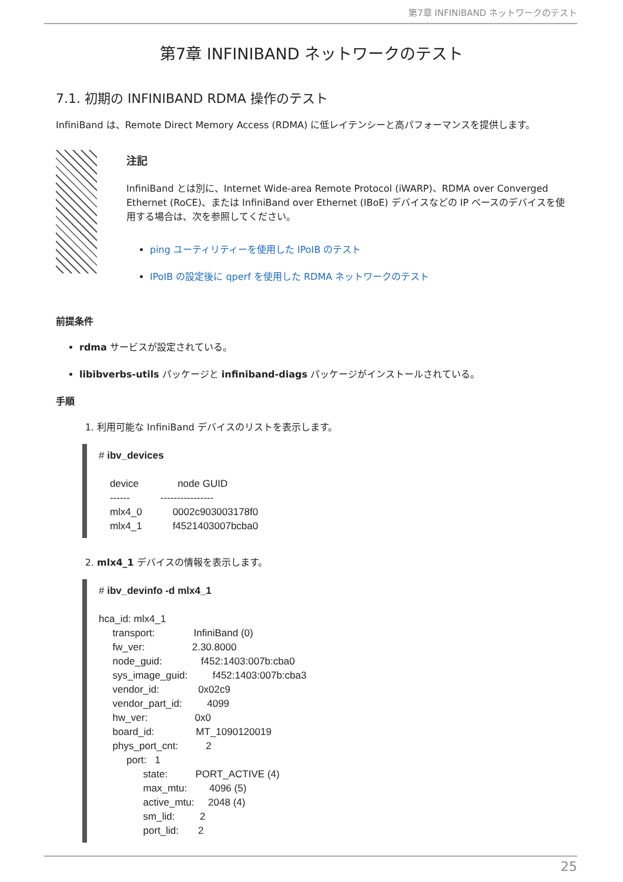第7章 INFINIBAND ネットワークのテスト
第7章 INFINIBAND ネットワークのテスト
7.1. 初期の INFINIBAND RDMA 操作のテスト
InfiniBand は、Remote Direct Memory Access (RDMA) に低レイテンシーと高パフォーマンスを提供します。
注記
InfiniBand とは別に、Internet Wide-area Remote Protocol (iWARP)、RDMA over Converged Ethernet (RoCE)、または InfiniBand over Ethernet (IBoE) デバイスなどの IP ベースのデバイスを使用する場合は、次を参照してください。
ping ユーティリティーを使用した IPoIB のテスト
IPoIB の設定後に qperf を使用した RDMA ネットワークのテスト
前提条件
rdma サービスが設定されている。
libibverbs-utils パッケージと infiniband-diags パッケージがインストールされている。
手順
1. 利用可能な InfiniBand デバイスのリストを表示します。
# ibv_devices

    device              node GUID
    ------           ----------------
    mlx4_0           0002c903003178f0
    mlx4_1           f4521403007bcba0
2. mlx4_1 デバイスの情報を表示します。
# ibv_devinfo -d mlx4_1

hca_id: mlx4_1
     transport:              InfiniBand (0)
     fw_ver:                 2.30.8000
     node_guid:              f452:1403:007b:cba0
     sys_image_guid:         f452:1403:007b:cba3
     vendor_id:              0x02c9
     vendor_part_id:         4099
     hw_ver:                 0x0
     board_id:               MT_1090120019
     phys_port_cnt:          2
          port:   1
                state:          PORT_ACTIVE (4)
                max_mtu:        4096 (5)
                active_mtu:     2048 (4)
                sm_lid:         2
                port_lid:       2
25